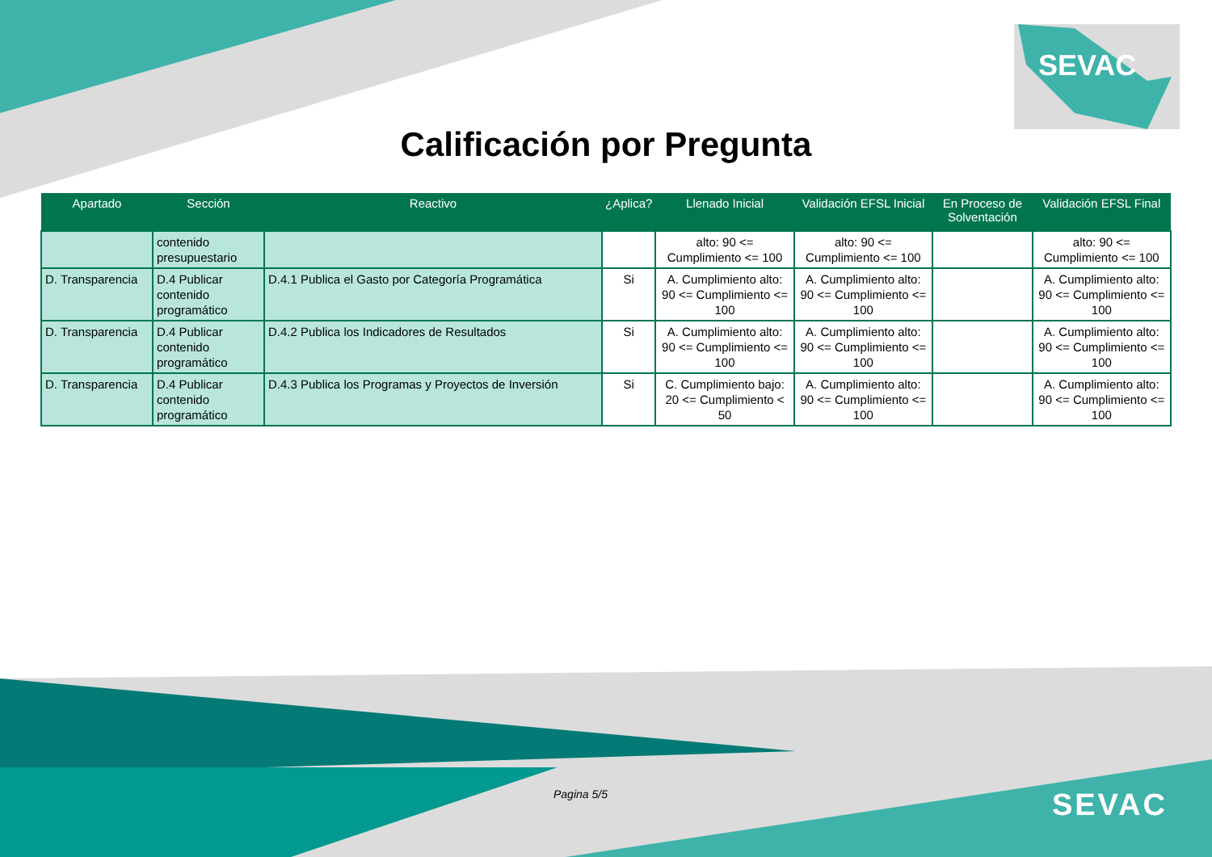SEVAC
Calificación por Pregunta
| Apartado | Sección | Reactivo | ¿Aplica? | Llenado Inicial | Validación EFSL Inicial | En Proceso de Solventación | Validación EFSL Final |
| --- | --- | --- | --- | --- | --- | --- | --- |
| | contenido presupuestario | | | alto: 90 <= Cumplimiento <= 100 | alto: 90 <= Cumplimiento <= 100 | | alto: 90 <= Cumplimiento <= 100 |
| D. Transparencia | D.4 Publicar contenido programático | D.4.1 Publica el Gasto por Categoría Programática | Si | A. Cumplimiento alto: 90 <= Cumplimiento <= 100 | A. Cumplimiento alto: 90 <= Cumplimiento <= 100 | | A. Cumplimiento alto: 90 <= Cumplimiento <= 100 |
| D. Transparencia | D.4 Publicar contenido programático | D.4.2 Publica los Indicadores de Resultados | Si | A. Cumplimiento alto: 90 <= Cumplimiento <= 100 | A. Cumplimiento alto: 90 <= Cumplimiento <= 100 | | A. Cumplimiento alto: 90 <= Cumplimiento <= 100 |
| D. Transparencia | D.4 Publicar contenido programático | D.4.3 Publica los Programas y Proyectos de Inversión | Si | C. Cumplimiento bajo: 20 <= Cumplimiento < 50 | A. Cumplimiento alto: 90 <= Cumplimiento <= 100 | | A. Cumplimiento alto: 90 <= Cumplimiento <= 100 |
Pagina 5/5 SEVAC